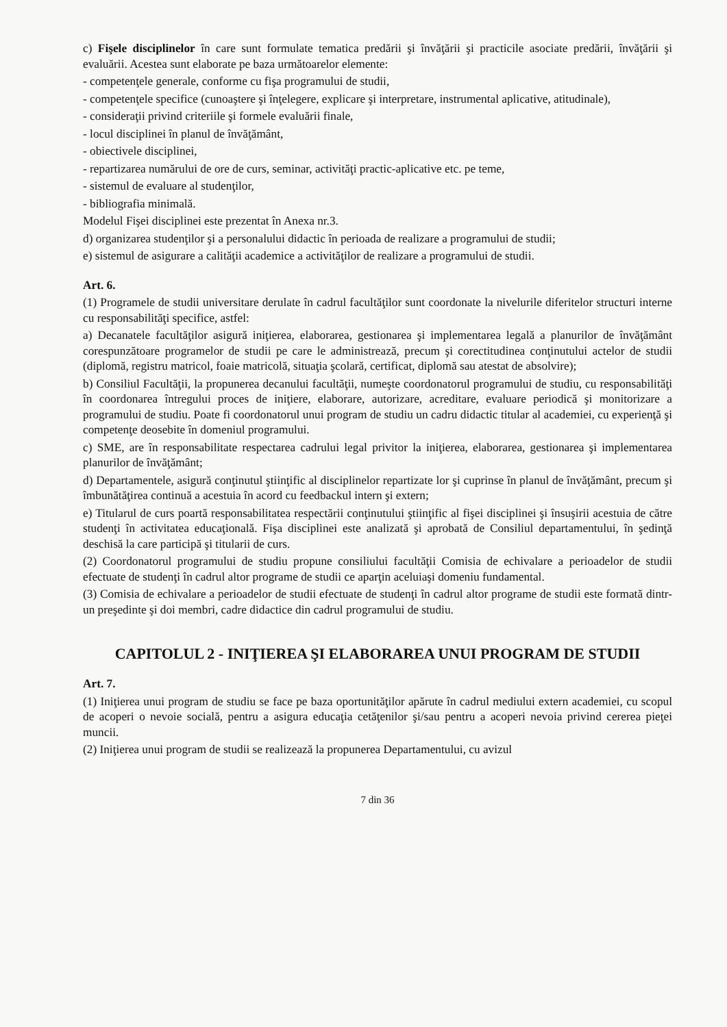c) Fişele disciplinelor în care sunt formulate tematica predării şi învăţării şi practicile asociate predării, învăţării şi evaluării. Acestea sunt elaborate pe baza următoarelor elemente:
- competenţele generale, conforme cu fişa programului de studii,
- competenţele specifice (cunoaştere şi înţelegere, explicare şi interpretare, instrumental aplicative, atitudinale),
- consideraţii privind criteriile şi formele evaluării finale,
- locul disciplinei în planul de învăţământ,
- obiectivele disciplinei,
- repartizarea numărului de ore de curs, seminar, activităţi practic-aplicative etc. pe teme,
- sistemul de evaluare al studenţilor,
- bibliografia minimală.
Modelul Fişei disciplinei este prezentat în Anexa nr.3.
d) organizarea studenţilor şi a personalului didactic în perioada de realizare a programului de studii;
e) sistemul de asigurare a calităţii academice a activităţilor de realizare a programului de studii.
Art. 6.
(1) Programele de studii universitare derulate în cadrul facultăţilor sunt coordonate la nivelurile diferitelor structuri interne cu responsabilităţi specifice, astfel:
a) Decanatele facultăţilor asigură iniţierea, elaborarea, gestionarea şi implementarea legală a planurilor de învăţământ corespunzătoare programelor de studii pe care le administrează, precum şi corectitudinea conţinutului actelor de studii (diplomă, registru matricol, foaie matricolă, situaţia şcolară, certificat, diplomă sau atestat de absolvire);
b) Consiliul Facultăţii, la propunerea decanului facultăţii, numeşte coordonatorul programului de studiu, cu responsabilităţi în coordonarea întregului proces de iniţiere, elaborare, autorizare, acreditare, evaluare periodică şi monitorizare a programului de studiu. Poate fi coordonatorul unui program de studiu un cadru didactic titular al academiei, cu experienţă şi competenţe deosebite în domeniul programului.
c) SME, are în responsabilitate respectarea cadrului legal privitor la iniţierea, elaborarea, gestionarea şi implementarea planurilor de învăţământ;
d) Departamentele, asigură conţinutul ştiinţific al disciplinelor repartizate lor şi cuprinse în planul de învăţământ, precum şi îmbunătăţirea continuă a acestuia în acord cu feedbackul intern şi extern;
e) Titularul de curs poartă responsabilitatea respectării conţinutului ştiinţific al fişei disciplinei şi însuşirii acestuia de către studenţi în activitatea educaţională. Fişa disciplinei este analizată şi aprobată de Consiliul departamentului, în şedinţă deschisă la care participă şi titularii de curs.
(2) Coordonatorul programului de studiu propune consiliului facultăţii Comisia de echivalare a perioadelor de studii efectuate de studenţi în cadrul altor programe de studii ce aparţin aceluiaşi domeniu fundamental.
(3) Comisia de echivalare a perioadelor de studii efectuate de studenţi în cadrul altor programe de studii este formată dintr-un preşedinte şi doi membri, cadre didactice din cadrul programului de studiu.
CAPITOLUL 2 - INIŢIEREA ŞI ELABORAREA UNUI PROGRAM DE STUDII
Art. 7.
(1) Iniţierea unui program de studiu se face pe baza oportunităţilor apărute în cadrul mediului extern academiei, cu scopul de acoperi o nevoie socială, pentru a asigura educaţia cetăţenilor şi/sau pentru a acoperi nevoia privind cererea pieţei muncii.
(2) Iniţierea unui program de studii se realizează la propunerea Departamentului, cu avizul
7 din 36